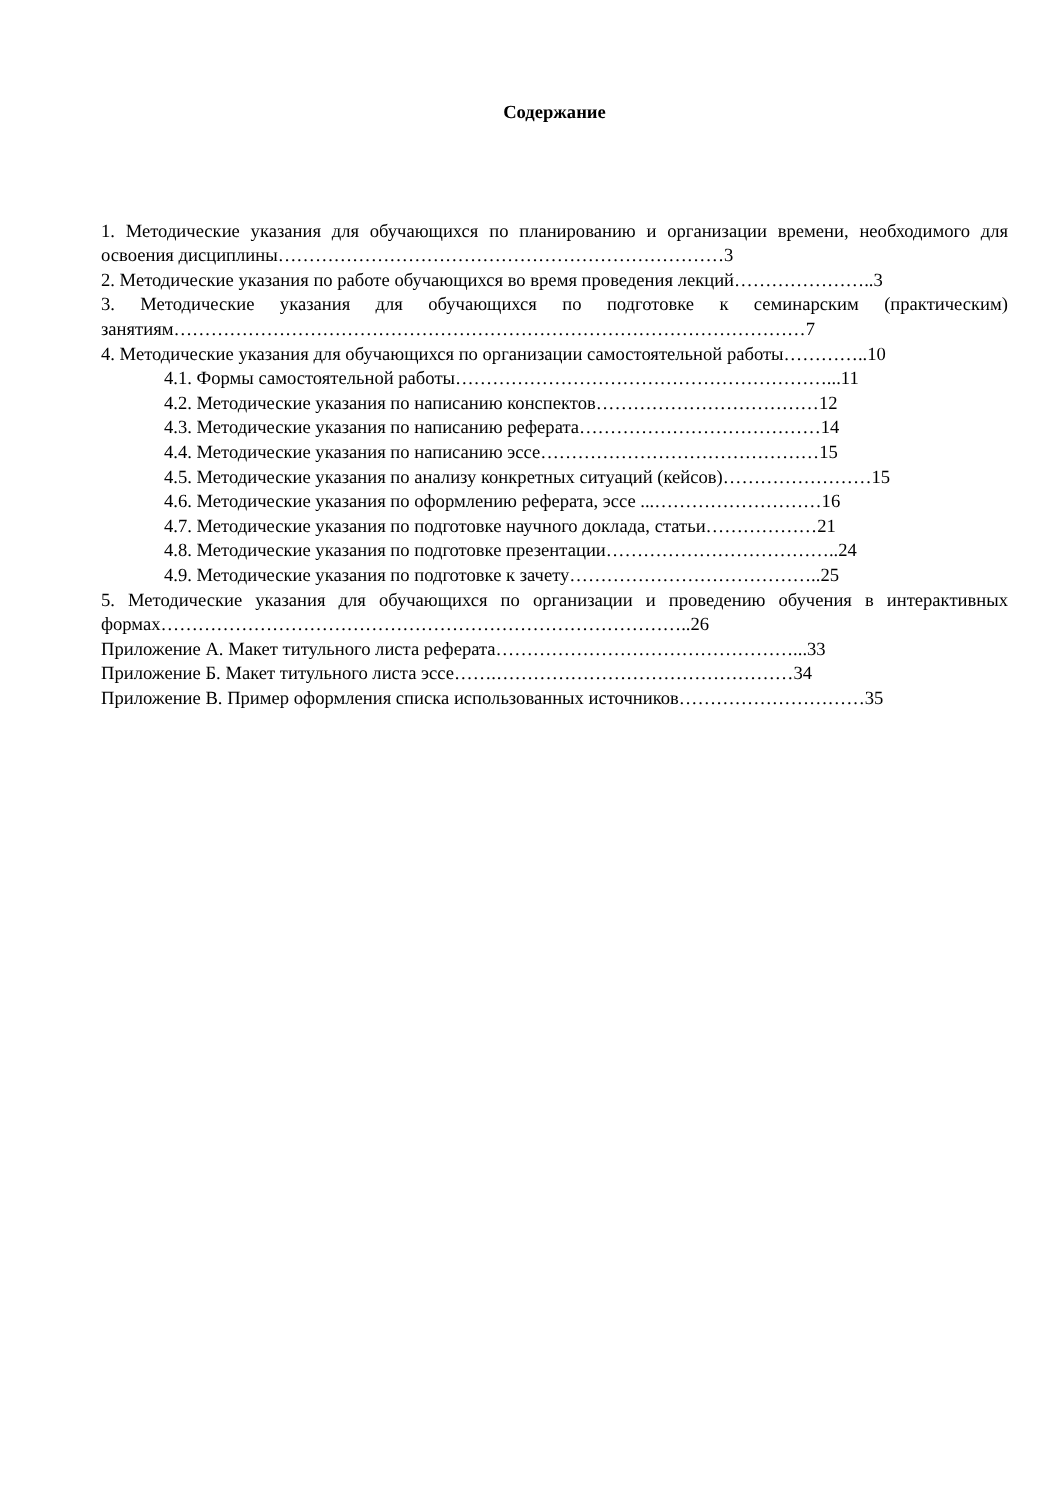Содержание
1. Методические указания для обучающихся по планированию и организации времени, необходимого для освоения дисциплины………………………………………………………………3
2. Методические указания по работе обучающихся во время проведения лекций…………………..3
3. Методические указания для обучающихся по подготовке к семинарским (практическим) занятиям…………………………………………………………………………………………7
4. Методические указания для обучающихся по организации самостоятельной работы…………..10
4.1. Формы самостоятельной работы……………………………………………………...11
4.2. Методические указания по написанию конспектов………………………………12
4.3. Методические указания по написанию реферата…………………………………14
4.4. Методические указания по написанию эссе………………………………………15
4.5. Методические указания по анализу конкретных ситуаций (кейсов)……………………15
4.6. Методические указания по оформлению реферата, эссе ...………………………16
4.7. Методические указания по подготовке научного доклада, статьи………………21
4.8. Методические указания по подготовке презентации………………………………..24
4.9. Методические указания по подготовке к зачету…………………………………..25
5. Методические указания для обучающихся по организации и проведению обучения в интерактивных формах…………………………………………………………………………..26
Приложение А. Макет титульного листа реферата…………………………………………...33
Приложение Б. Макет титульного листа эссе…….…………………………………………34
Приложение В. Пример оформления списка использованных источников…………………………35